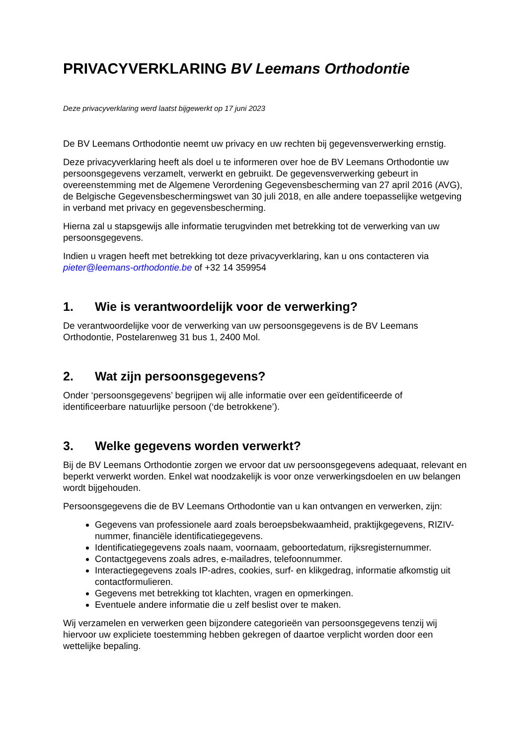PRIVACYVERKLARING BV Leemans Orthodontie
Deze privacyverklaring werd laatst bijgewerkt op 17 juni 2023
De BV Leemans Orthodontie neemt uw privacy en uw rechten bij gegevensverwerking ernstig.
Deze privacyverklaring heeft als doel u te informeren over hoe de BV Leemans Orthodontie uw persoonsgegevens verzamelt, verwerkt en gebruikt. De gegevensverwerking gebeurt in overeenstemming met de Algemene Verordening Gegevensbescherming van 27 april 2016 (AVG), de Belgische Gegevensbeschermingswet van 30 juli 2018, en alle andere toepasselijke wetgeving in verband met privacy en gegevensbescherming.
Hierna zal u stapsgewijs alle informatie terugvinden met betrekking tot de verwerking van uw persoonsgegevens.
Indien u vragen heeft met betrekking tot deze privacyverklaring, kan u ons contacteren via pieter@leemans-orthodontie.be of +32 14 359954
1. Wie is verantwoordelijk voor de verwerking?
De verantwoordelijke voor de verwerking van uw persoonsgegevens is de BV Leemans Orthodontie, Postelarenweg 31 bus 1, 2400 Mol.
2. Wat zijn persoonsgegevens?
Onder ‘persoonsgegevens’ begrijpen wij alle informatie over een geïdentificeerde of identificeerbare natuurlijke persoon (‘de betrokkene’).
3. Welke gegevens worden verwerkt?
Bij de BV Leemans Orthodontie zorgen we ervoor dat uw persoonsgegevens adequaat, relevant en beperkt verwerkt worden. Enkel wat noodzakelijk is voor onze verwerkingsdoelen en uw belangen wordt bijgehouden.
Persoonsgegevens die de BV Leemans Orthodontie van u kan ontvangen en verwerken, zijn:
Gegevens van professionele aard zoals beroepsbekwaamheid, praktijkgegevens, RIZIV-nummer, financiële identificatiegegevens.
Identificatiegegevens zoals naam, voornaam, geboortedatum, rijksregisternummer.
Contactgegevens zoals adres, e-mailadres, telefoonnummer.
Interactiegegevens zoals IP-adres, cookies, surf- en klikgedrag, informatie afkomstig uit contactformulieren.
Gegevens met betrekking tot klachten, vragen en opmerkingen.
Eventuele andere informatie die u zelf beslist over te maken.
Wij verzamelen en verwerken geen bijzondere categorieën van persoonsgegevens tenzij wij hiervoor uw expliciete toestemming hebben gekregen of daartoe verplicht worden door een wettelijke bepaling.